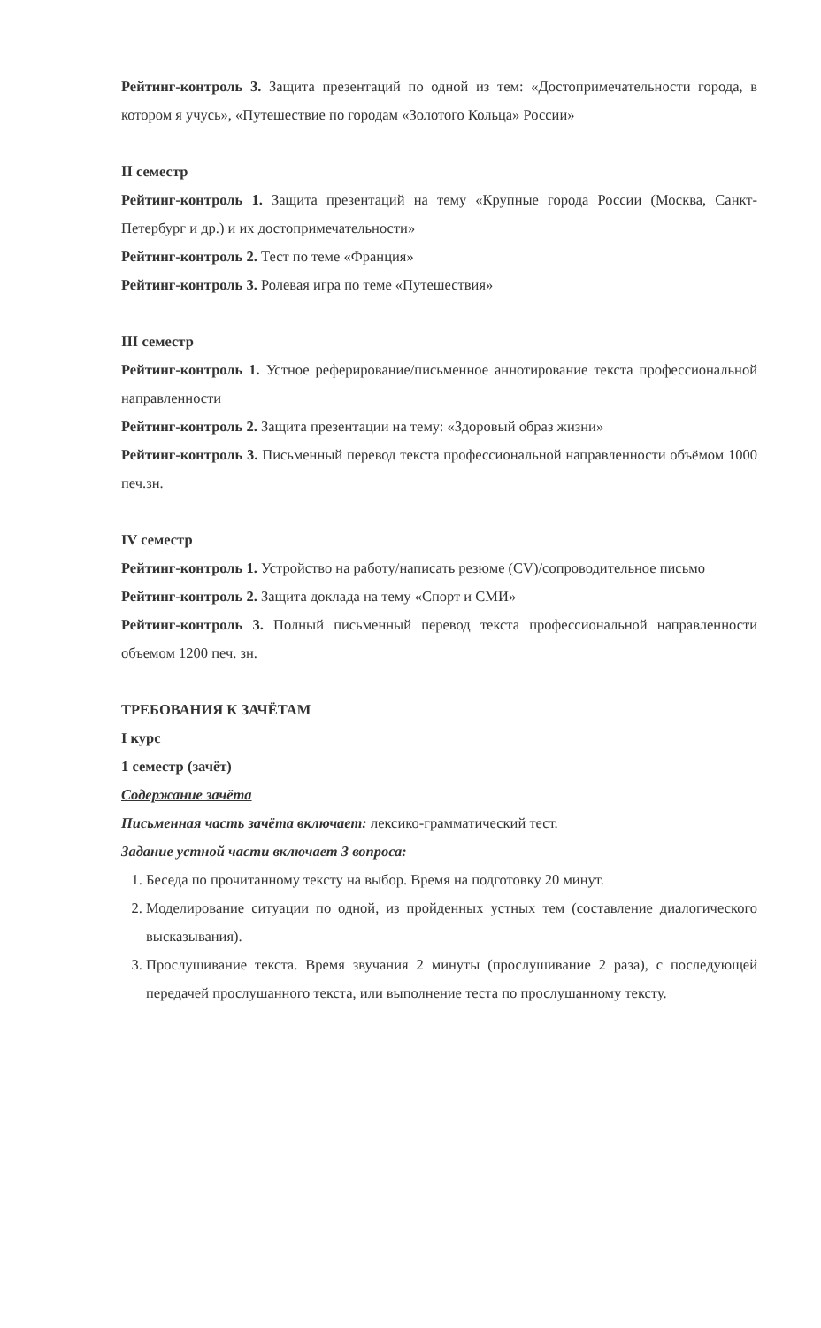Рейтинг-контроль 3. Защита презентаций по одной из тем: «Достопримечательности города, в котором я учусь», «Путешествие по городам «Золотого Кольца» России»
II семестр
Рейтинг-контроль 1. Защита презентаций на тему «Крупные города России (Москва, Санкт-Петербург и др.) и их достопримечательности»
Рейтинг-контроль 2. Тест по теме «Франция»
Рейтинг-контроль 3. Ролевая игра по теме «Путешествия»
III семестр
Рейтинг-контроль 1. Устное реферирование/письменное аннотирование текста профессиональной направленности
Рейтинг-контроль 2. Защита презентации на тему: «Здоровый образ жизни»
Рейтинг-контроль 3. Письменный перевод текста профессиональной направленности объёмом 1000 печ.зн.
IV семестр
Рейтинг-контроль 1. Устройство на работу/написать резюме (CV)/сопроводительное письмо
Рейтинг-контроль 2. Защита доклада на тему «Спорт и СМИ»
Рейтинг-контроль 3. Полный письменный перевод текста профессиональной направленности объемом 1200 печ. зн.
ТРЕБОВАНИЯ К ЗАЧЁТАМ
I курс
1 семестр (зачёт)
Содержание зачёта
Письменная часть зачёта включает: лексико-грамматический тест.
Задание устной части включает 3 вопроса:
1. Беседа по прочитанному тексту на выбор. Время на подготовку 20 минут.
2. Моделирование ситуации по одной, из пройденных устных тем (составление диалогического высказывания).
3. Прослушивание текста. Время звучания 2 минуты (прослушивание 2 раза), с последующей передачей прослушанного текста, или выполнение теста по прослушанному тексту.